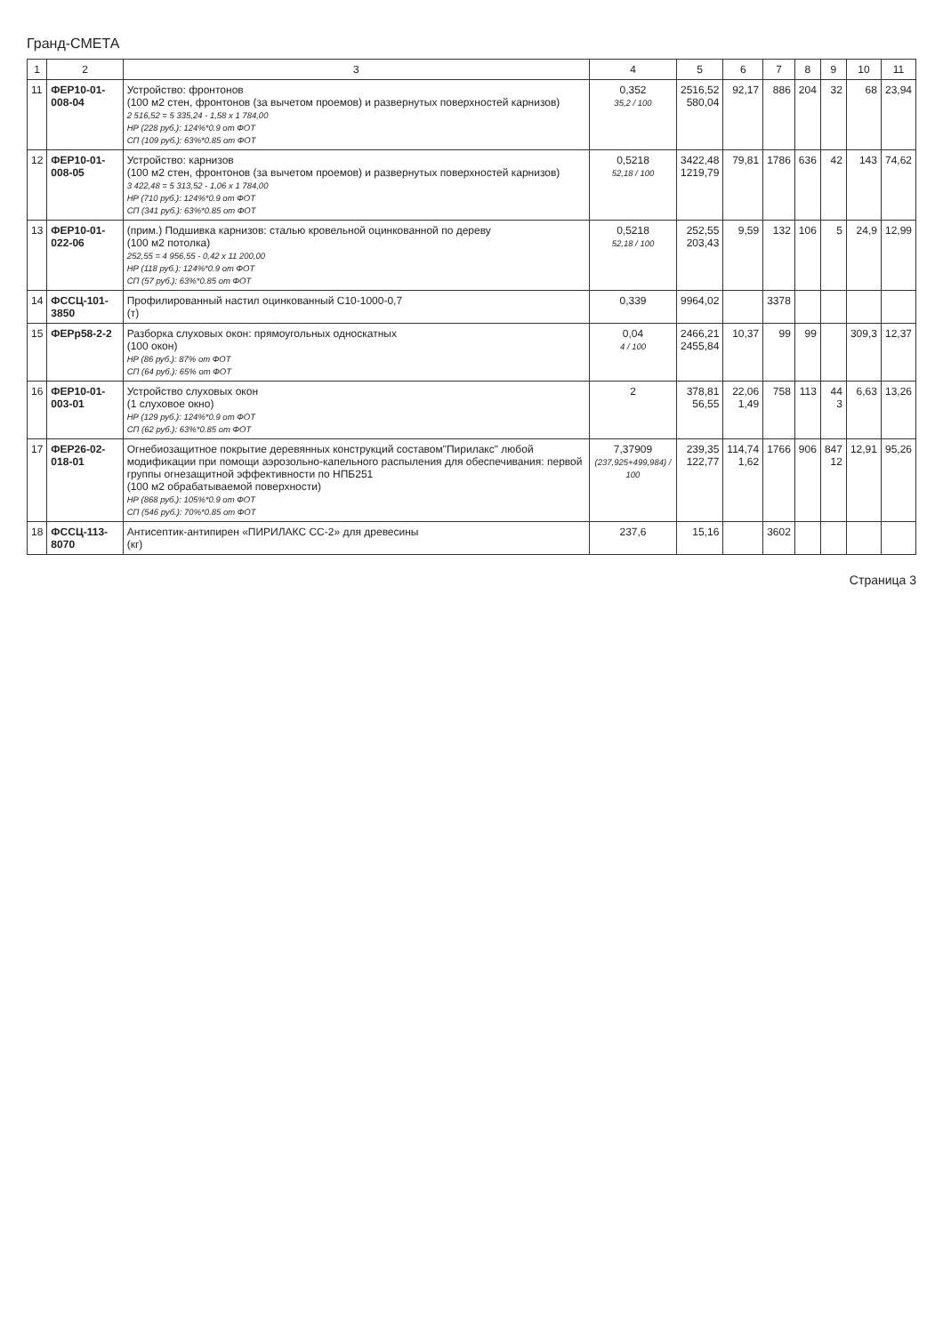Гранд-СМЕТА
| 1 | 2 | 3 | 4 | 5 | 6 | 7 | 8 | 9 | 10 | 11 |
| --- | --- | --- | --- | --- | --- | --- | --- | --- | --- | --- |
| 11 | ФЕР10-01-008-04 | Устройство: фронтонов (100 м2 стен, фронтонов (за вычетом проемов) и развернутых поверхностей карнизов) 2 516,52 = 5 335,24 - 1,58 x 1 784,00 НР (228 руб.): 124%*0.9 от ФОТ СП (109 руб.): 63%*0.85 от ФОТ | 0,352 35,2 / 100 | 2516,52 580,04 | 92,17 | 886 | 204 | 32 | 68 | 23,94 |
| 12 | ФЕР10-01-008-05 | Устройство: карнизов (100 м2 стен, фронтонов (за вычетом проемов) и развернутых поверхностей карнизов) 3 422,48 = 5 313,52 - 1,06 x 1 784,00 НР (710 руб.): 124%*0.9 от ФОТ СП (341 руб.): 63%*0.85 от ФОТ | 0,5218 52,18 / 100 | 3422,48 1219,79 | 79,81 | 1786 | 636 | 42 | 143 | 74,62 |
| 13 | ФЕР10-01-022-06 | (прим.) Подшивка карнизов: сталью кровельной оцинкованной по дереву (100 м2 потолка) 252,55 = 4 956,55 - 0,42 x 11 200,00 НР (118 руб.): 124%*0.9 от ФОТ СП (57 руб.): 63%*0.85 от ФОТ | 0,5218 52,18 / 100 | 252,55 203,43 | 9,59 | 132 | 106 | 5 | 24,9 | 12,99 |
| 14 | ФССЦ-101-3850 | Профилированный настил оцинкованный С10-1000-0,7 (т) | 0,339 | 9964,02 | | 3378 | | | | |
| 15 | ФЕРр58-2-2 | Разборка слуховых окон: прямоугольных односкатных (100 окон) НР (86 руб.): 87% от ФОТ СП (64 руб.): 65% от ФОТ | 0,04 4 / 100 | 2466,21 2455,84 | 10,37 | 99 | 99 | | 309,3 | 12,37 |
| 16 | ФЕР10-01-003-01 | Устройство слуховых окон (1 слуховое окно) НР (129 руб.): 124%*0.9 от ФОТ СП (62 руб.): 63%*0.85 от ФОТ | 2 | 378,81 56,55 | 22,06 1,49 | 758 | 113 | 44 3 | 6,63 | 13,26 |
| 17 | ФЕР26-02-018-01 | Огнебиозащитное покрытие деревянных конструкций составом"Пирилакс" любой модификации при помощи аэрозольно-капельного распыления для обеспечивания: первой группы огнезащитной эффективности по НПБ251 (100 м2 обрабатываемой поверхности) НР (868 руб.): 105%*0.9 от ФОТ СП (546 руб.): 70%*0.85 от ФОТ | 7,37909 (237,925+499,984) / 100 | 239,35 122,77 | 114,74 1,62 | 1766 | 906 | 847 12 | 12,91 | 95,26 |
| 18 | ФССЦ-113-8070 | Антисептик-антипирен «ПИРИЛАКС СС-2» для древесины (кг) | 237,6 | 15,16 | | 3602 | | | | |
Страница 3